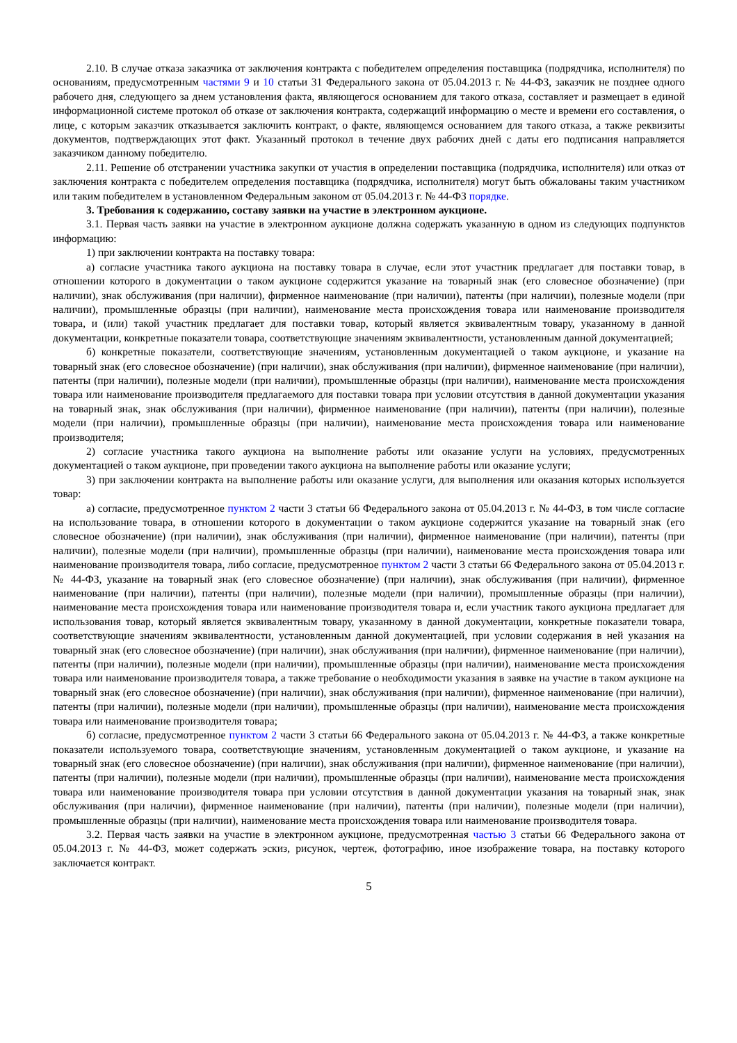2.10. В случае отказа заказчика от заключения контракта с победителем определения поставщика (подрядчика, исполнителя) по основаниям, предусмотренным частями 9 и 10 статьи 31 Федерального закона от 05.04.2013 г. № 44-ФЗ, заказчик не позднее одного рабочего дня, следующего за днем установления факта, являющегося основанием для такого отказа, составляет и размещает в единой информационной системе протокол об отказе от заключения контракта, содержащий информацию о месте и времени его составления, о лице, с которым заказчик отказывается заключить контракт, о факте, являющемся основанием для такого отказа, а также реквизиты документов, подтверждающих этот факт. Указанный протокол в течение двух рабочих дней с даты его подписания направляется заказчиком данному победителю.
2.11. Решение об отстранении участника закупки от участия в определении поставщика (подрядчика, исполнителя) или отказ от заключения контракта с победителем определения поставщика (подрядчика, исполнителя) могут быть обжалованы таким участником или таким победителем в установленном Федеральным законом от 05.04.2013 г. № 44-ФЗ порядке.
3. Требования к содержанию, составу заявки на участие в электронном аукционе.
3.1. Первая часть заявки на участие в электронном аукционе должна содержать указанную в одном из следующих подпунктов информацию:
1) при заключении контракта на поставку товара:
а) согласие участника такого аукциона на поставку товара в случае, если этот участник предлагает для поставки товар, в отношении которого в документации о таком аукционе содержится указание на товарный знак (его словесное обозначение) (при наличии), знак обслуживания (при наличии), фирменное наименование (при наличии), патенты (при наличии), полезные модели (при наличии), промышленные образцы (при наличии), наименование места происхождения товара или наименование производителя товара, и (или) такой участник предлагает для поставки товар, который является эквивалентным товару, указанному в данной документации, конкретные показатели товара, соответствующие значениям эквивалентности, установленным данной документацией;
б) конкретные показатели, соответствующие значениям, установленным документацией о таком аукционе, и указание на товарный знак (его словесное обозначение) (при наличии), знак обслуживания (при наличии), фирменное наименование (при наличии), патенты (при наличии), полезные модели (при наличии), промышленные образцы (при наличии), наименование места происхождения товара или наименование производителя предлагаемого для поставки товара при условии отсутствия в данной документации указания на товарный знак, знак обслуживания (при наличии), фирменное наименование (при наличии), патенты (при наличии), полезные модели (при наличии), промышленные образцы (при наличии), наименование места происхождения товара или наименование производителя;
2) согласие участника такого аукциона на выполнение работы или оказание услуги на условиях, предусмотренных документацией о таком аукционе, при проведении такого аукциона на выполнение работы или оказание услуги;
3) при заключении контракта на выполнение работы или оказание услуги, для выполнения или оказания которых используется товар:
а) согласие, предусмотренное пунктом 2 части 3 статьи 66 Федерального закона от 05.04.2013 г. № 44-ФЗ, в том числе согласие на использование товара, в отношении которого в документации о таком аукционе содержится указание на товарный знак (его словесное обозначение) (при наличии), знак обслуживания (при наличии), фирменное наименование (при наличии), патенты (при наличии), полезные модели (при наличии), промышленные образцы (при наличии), наименование места происхождения товара или наименование производителя товара, либо согласие, предусмотренное пунктом 2 части 3 статьи 66 Федерального закона от 05.04.2013 г. № 44-ФЗ, указание на товарный знак (его словесное обозначение) (при наличии), знак обслуживания (при наличии), фирменное наименование (при наличии), патенты (при наличии), полезные модели (при наличии), промышленные образцы (при наличии), наименование места происхождения товара или наименование производителя товара и, если участник такого аукциона предлагает для использования товар, который является эквивалентным товару, указанному в данной документации, конкретные показатели товара, соответствующие значениям эквивалентности, установленным данной документацией, при условии содержания в ней указания на товарный знак (его словесное обозначение) (при наличии), знак обслуживания (при наличии), фирменное наименование (при наличии), патенты (при наличии), полезные модели (при наличии), промышленные образцы (при наличии), наименование места происхождения товара или наименование производителя товара, а также требование о необходимости указания в заявке на участие в таком аукционе на товарный знак (его словесное обозначение) (при наличии), знак обслуживания (при наличии), фирменное наименование (при наличии), патенты (при наличии), полезные модели (при наличии), промышленные образцы (при наличии), наименование места происхождения товара или наименование производителя товара;
б) согласие, предусмотренное пунктом 2 части 3 статьи 66 Федерального закона от 05.04.2013 г. № 44-ФЗ, а также конкретные показатели используемого товара, соответствующие значениям, установленным документацией о таком аукционе, и указание на товарный знак (его словесное обозначение) (при наличии), знак обслуживания (при наличии), фирменное наименование (при наличии), патенты (при наличии), полезные модели (при наличии), промышленные образцы (при наличии), наименование места происхождения товара или наименование производителя товара при условии отсутствия в данной документации указания на товарный знак, знак обслуживания (при наличии), фирменное наименование (при наличии), патенты (при наличии), полезные модели (при наличии), промышленные образцы (при наличии), наименование места происхождения товара или наименование производителя товара.
3.2. Первая часть заявки на участие в электронном аукционе, предусмотренная частью 3 статьи 66 Федерального закона от 05.04.2013 г. № 44-ФЗ, может содержать эскиз, рисунок, чертеж, фотографию, иное изображение товара, на поставку которого заключается контракт.
5